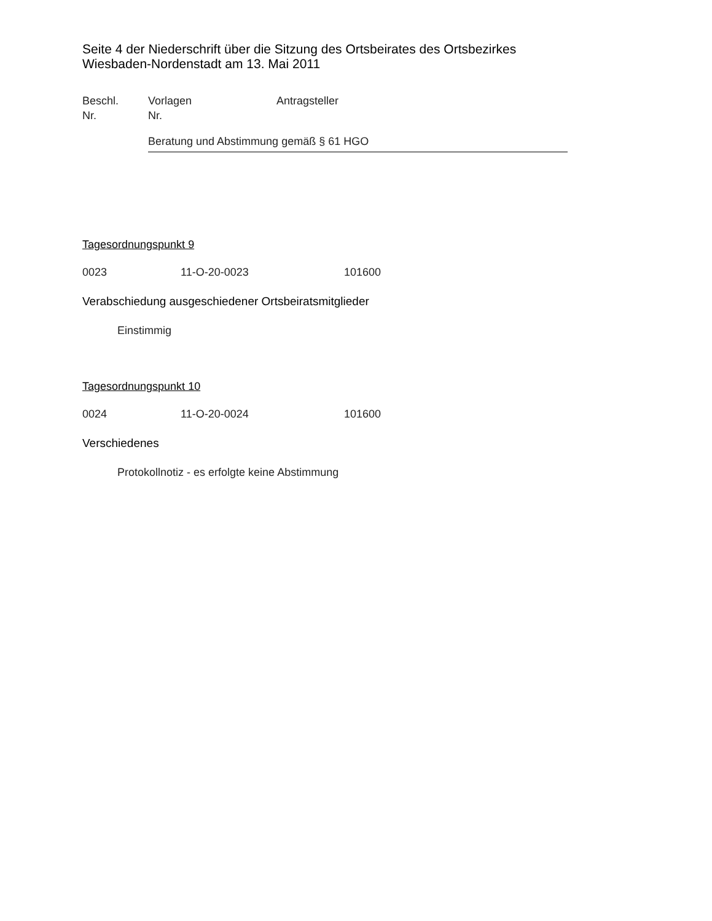Seite 4 der Niederschrift über die Sitzung des Ortsbeirates des Ortsbezirkes Wiesbaden-Nordenstadt am 13. Mai 2011
Beschl.
Nr.
Vorlagen
Nr.
Antragsteller
Beratung und Abstimmung gemäß § 61 HGO
Tagesordnungspunkt 9
0023 11-O-20-0023 101600
Verabschiedung ausgeschiedener Ortsbeiratsmitglieder
Einstimmig
Tagesordnungspunkt 10
0024 11-O-20-0024 101600
Verschiedenes
Protokollnotiz - es erfolgte keine Abstimmung